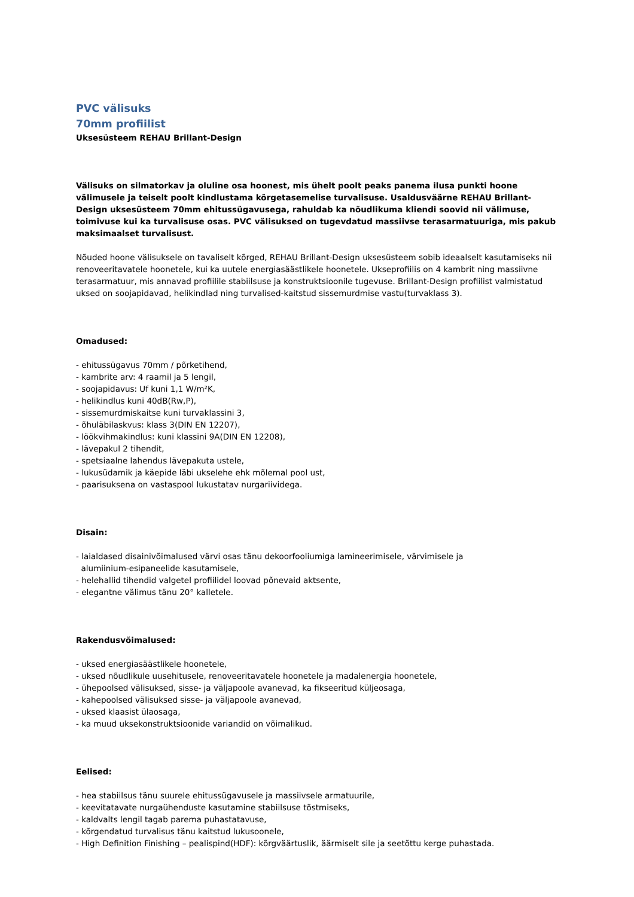PVC välisuks
70mm profiilist
Uksesüsteem REHAU Brillant-Design
Välisuks on silmatorkav ja oluline osa hoonest, mis ühelt poolt peaks panema ilusa punkti hoone välimusele ja teiselt poolt kindlustama kõrgetasemelise turvalisuse. Usaldusväärne REHAU Brillant-Design uksesüsteem 70mm ehitussügavusega, rahuldab ka nõudlikuma kliendi soovid nii välimuse, toimivuse kui ka turvalisuse osas. PVC välisuksed on tugevdatud massiivse terasarmatuuriga, mis pakub maksimaalset turvalisust.
Nõuded hoone välisuksele on tavaliselt kõrged, REHAU Brillant-Design uksesüsteem sobib ideaalselt kasutamiseks nii renoveeritavatele hoonetele, kui ka uutele energiasäästlikele hoonetele. Ukseprofiilis on 4 kambrit ning massiivne terasarmatuur, mis annavad profiilile stabiilsuse ja konstruktsioonile tugevuse. Brillant-Design profiilist valmistatud uksed on soojapidavad, helikindlad ning turvalised-kaitstud sissemurdmise vastu(turvaklass 3).
Omadused:
- ehitussügavus 70mm / põrketihend,
- kambrite arv: 4 raamil ja 5 lengil,
- soojapidavus: Uf kuni 1,1 W/m²K,
- helikindlus kuni 40dB(Rw,P),
- sissemurdmiskaitse kuni turvaklassini 3,
- õhuläbilaskvus: klass 3(DIN EN 12207),
- löökvihmakindlus: kuni klassini 9A(DIN EN 12208),
- lävepakul 2 tihendit,
- spetsiaalne lahendus lävepakuta ustele,
- lukusüdamik ja käepide läbi ukselehe ehk mõlemal pool ust,
- paarisuksena on vastaspool lukustatav nurgariividega.
Disain:
- laialdased disainivõimalused värvi osas tänu dekoorfooliumiga lamineerimisele, värvimisele ja
alumiinium-esipaneelide kasutamisele,
- helehallid tihendid valgetel profiilidel loovad põnevaid aktsente,
- elegantne välimus tänu 20° kalletele.
Rakendusvõimalused:
- uksed energiasäästlikele hoonetele,
- uksed nõudlikule uusehitusele, renoveeritavatele hoonetele ja madalenergia hoonetele,
- ühepoolsed välisuksed, sisse- ja väljapoole avanevad, ka fikseeritud küljeosaga,
- kahepoolsed välisuksed sisse- ja väljapoole avanevad,
- uksed klaasist ülaosaga,
- ka muud uksekonstruktsioonide variandid on võimalikud.
Eelised:
- hea stabiilsus tänu suurele ehitussügavusele ja massiivsele armatuurile,
- keevitatavate nurgaühenduste kasutamine stabiilsuse tõstmiseks,
- kaldvalts lengil tagab parema puhastatavuse,
- kõrgendatud turvalisus tänu kaitstud lukusoonele,
- High Definition Finishing – pealispind(HDF): kõrgväärtuslik, äärmiselt sile ja seetõttu kerge puhastada.